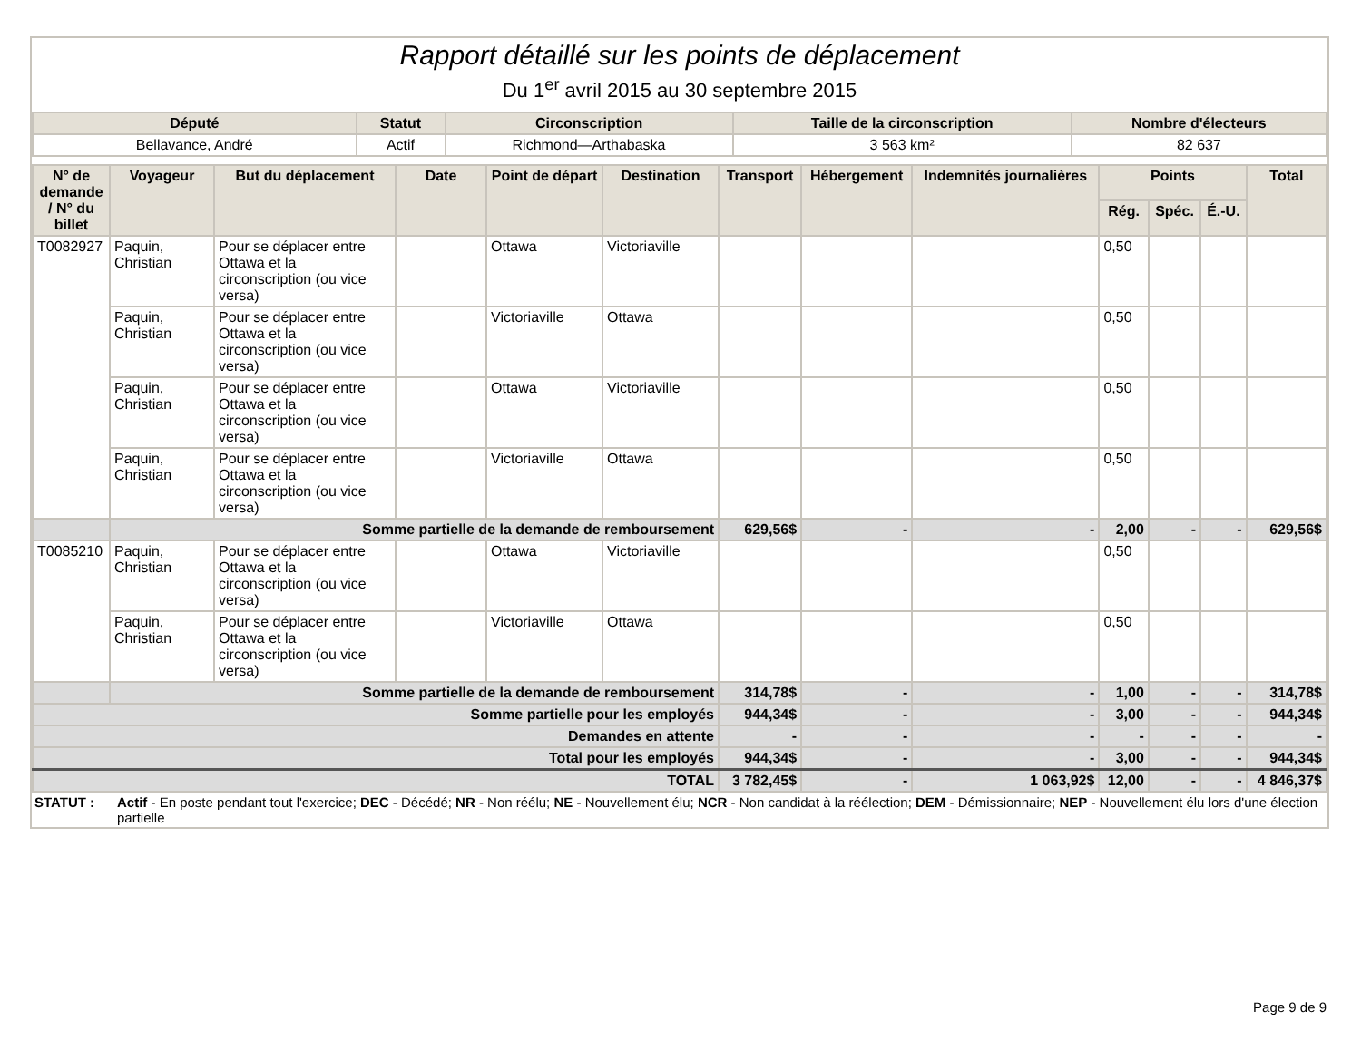Rapport détaillé sur les points de déplacement
Du 1<sup>er</sup> avril 2015 au 30 septembre 2015
| Député | Statut | Circonscription | Taille de la circonscription | Nombre d'électeurs |
| --- | --- | --- | --- | --- |
| Bellavance, André | Actif | Richmond—Arthabaska | 3 563 km² | 82 637 |
| N° de demande / N° du billet | Voyageur | But du déplacement | Date | Point de départ | Destination | Transport | Hébergement | Indemnités journalières | Points | | | Total |
| --- | --- | --- | --- | --- | --- | --- | --- | --- | --- | --- | --- | --- |
| | | | | | | | | | Rég. | Spéc. | É.-U. | |
| T0082927 | Paquin, Christian | Pour se déplacer entre Ottawa et la circonscription (ou vice versa) | | Ottawa | Victoriaville | | | | 0,50 | | | |
| | Paquin, Christian | Pour se déplacer entre Ottawa et la circonscription (ou vice versa) | | Victoriaville | Ottawa | | | | 0,50 | | | |
| | Paquin, Christian | Pour se déplacer entre Ottawa et la circonscription (ou vice versa) | | Ottawa | Victoriaville | | | | 0,50 | | | |
| | Paquin, Christian | Pour se déplacer entre Ottawa et la circonscription (ou vice versa) | | Victoriaville | Ottawa | | | | 0,50 | | | |
| | Somme partielle de la demande de remboursement | | | | | 629,56$ | - | - | 2,00 | - | - | 629,56$ |
| T0085210 | Paquin, Christian | Pour se déplacer entre Ottawa et la circonscription (ou vice versa) | | Ottawa | Victoriaville | | | | 0,50 | | | |
| | Paquin, Christian | Pour se déplacer entre Ottawa et la circonscription (ou vice versa) | | Victoriaville | Ottawa | | | | 0,50 | | | |
| | Somme partielle de la demande de remboursement | | | | | 314,78$ | - | - | 1,00 | - | - | 314,78$ |
| Somme partielle pour les employés | | | | | | 944,34$ | - | - | 3,00 | - | - | 944,34$ |
| Demandes en attente | | | | | | - | - | - | - | - | - | - |
| Total pour les employés | | | | | | 944,34$ | - | - | 3,00 | - | - | 944,34$ |
| TOTAL | | | | | | 3 782,45$ | - | 1 063,92$ | 12,00 | - | - | 4 846,37$ |
| STATUT : | Actif - En poste pendant tout l'exercice; DEC - Décédé; NR - Non réélu; NE - Nouvellement élu; NCR - Non candidat à la réélection; DEM - Démissionnaire; NEP - Nouvellement élu lors d'une élection partielle |
Page 9 de 9